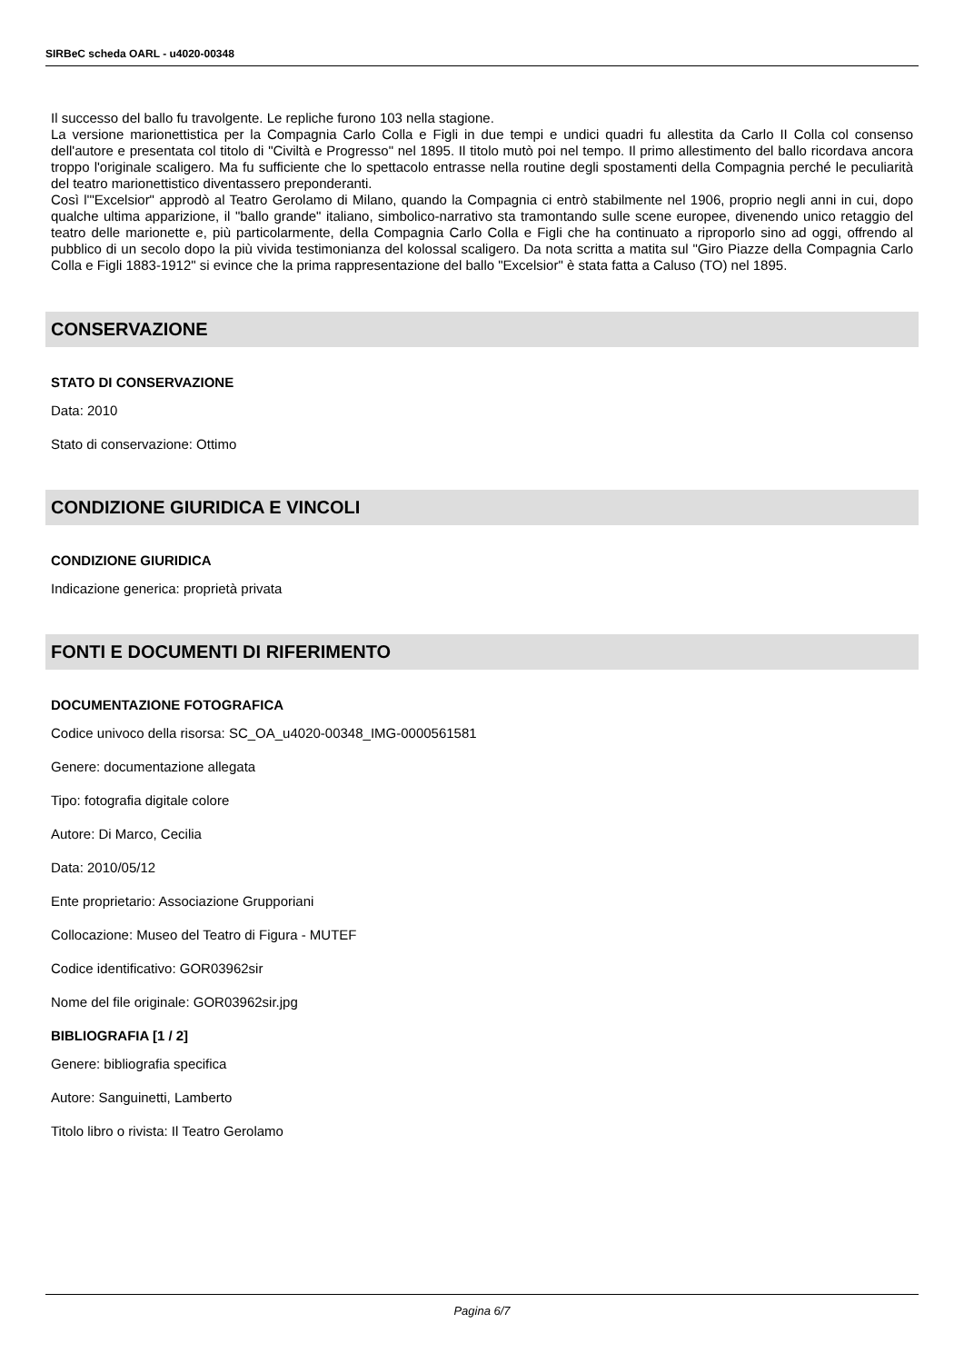SIRBeC scheda OARL - u4020-00348
Il successo del ballo fu travolgente. Le repliche furono 103 nella stagione.
La versione marionettistica per la Compagnia Carlo Colla e Figli in due tempi e undici quadri fu allestita da Carlo II Colla col consenso dell'autore e presentata col titolo di "Civiltà e Progresso" nel 1895. Il titolo mutò poi nel tempo. Il primo allestimento del ballo ricordava ancora troppo l'originale scaligero. Ma fu sufficiente che lo spettacolo entrasse nella routine degli spostamenti della Compagnia perché le peculiarità del teatro marionettistico diventassero preponderanti.
Così l'"Excelsior" approdò al Teatro Gerolamo di Milano, quando la Compagnia ci entrò stabilmente nel 1906, proprio negli anni in cui, dopo qualche ultima apparizione, il "ballo grande" italiano, simbolico-narrativo sta tramontando sulle scene europee, divenendo unico retaggio del teatro delle marionette e, più particolarmente, della Compagnia Carlo Colla e Figli che ha continuato a riproporlo sino ad oggi, offrendo al pubblico di un secolo dopo la più vivida testimonianza del kolossal scaligero. Da nota scritta a matita sul "Giro Piazze della Compagnia Carlo Colla e Figli 1883-1912" si evince che la prima rappresentazione del ballo "Excelsior" è stata fatta a Caluso (TO) nel 1895.
CONSERVAZIONE
STATO DI CONSERVAZIONE
Data: 2010
Stato di conservazione: Ottimo
CONDIZIONE GIURIDICA E VINCOLI
CONDIZIONE GIURIDICA
Indicazione generica: proprietà privata
FONTI E DOCUMENTI DI RIFERIMENTO
DOCUMENTAZIONE FOTOGRAFICA
Codice univoco della risorsa: SC_OA_u4020-00348_IMG-0000561581
Genere: documentazione allegata
Tipo: fotografia digitale colore
Autore: Di Marco, Cecilia
Data: 2010/05/12
Ente proprietario: Associazione Grupporiani
Collocazione: Museo del Teatro di Figura - MUTEF
Codice identificativo: GOR03962sir
Nome del file originale: GOR03962sir.jpg
BIBLIOGRAFIA [1 / 2]
Genere: bibliografia specifica
Autore: Sanguinetti, Lamberto
Titolo libro o rivista: Il Teatro Gerolamo
Pagina 6/7